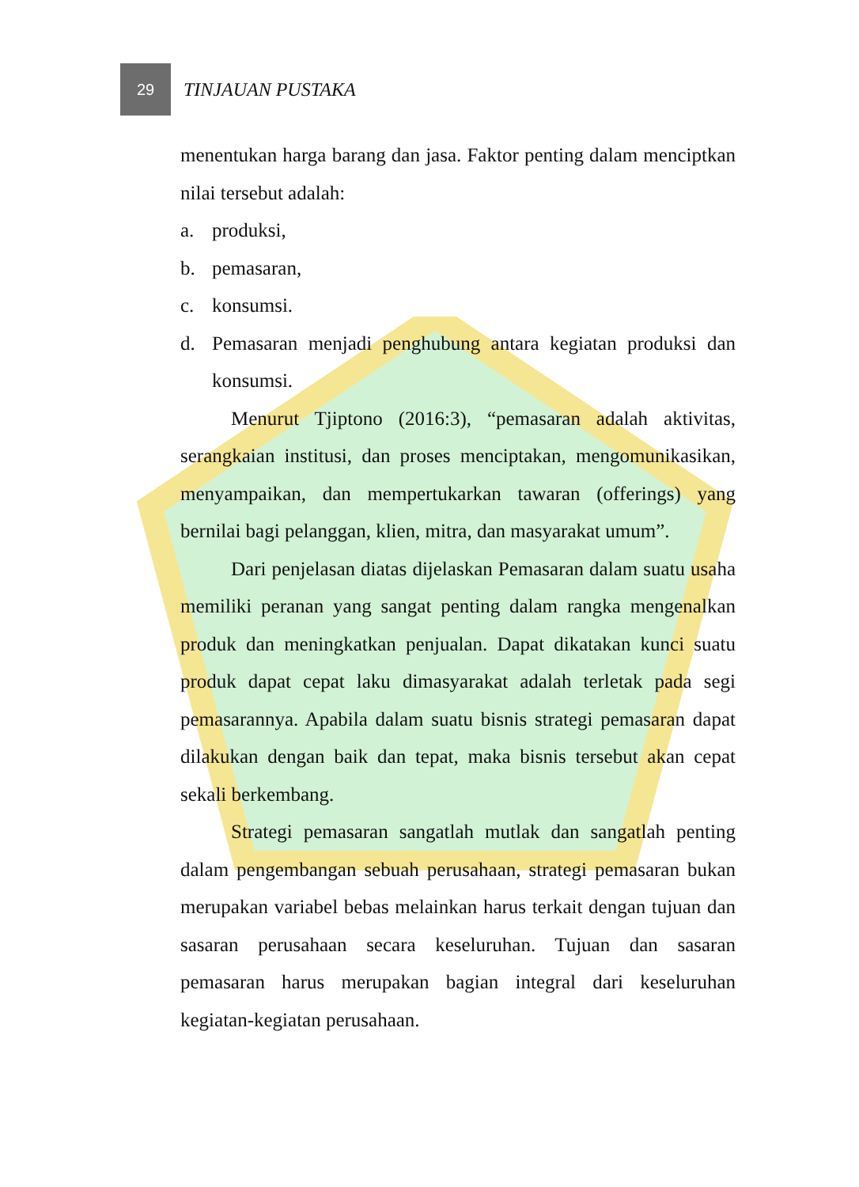29
TINJAUAN PUSTAKA
menentukan harga barang dan jasa. Faktor penting dalam menciptkan nilai tersebut adalah:
a. produksi,
b. pemasaran,
c. konsumsi.
d. Pemasaran menjadi penghubung antara kegiatan produksi dan konsumsi.
Menurut Tjiptono (2016:3), “pemasaran adalah aktivitas, serangkaian institusi, dan proses menciptakan, mengomunikasikan, menyampaikan, dan mempertukarkan tawaran (offerings) yang bernilai bagi pelanggan, klien, mitra, dan masyarakat umum”.
Dari penjelasan diatas dijelaskan Pemasaran dalam suatu usaha memiliki peranan yang sangat penting dalam rangka mengenalkan produk dan meningkatkan penjualan. Dapat dikatakan kunci suatu produk dapat cepat laku dimasyarakat adalah terletak pada segi pemasarannya. Apabila dalam suatu bisnis strategi pemasaran dapat dilakukan dengan baik dan tepat, maka bisnis tersebut akan cepat sekali berkembang.
Strategi pemasaran sangatlah mutlak dan sangatlah penting dalam pengembangan sebuah perusahaan, strategi pemasaran bukan merupakan variabel bebas melainkan harus terkait dengan tujuan dan sasaran perusahaan secara keseluruhan. Tujuan dan sasaran pemasaran harus merupakan bagian integral dari keseluruhan kegiatan-kegiatan perusahaan.